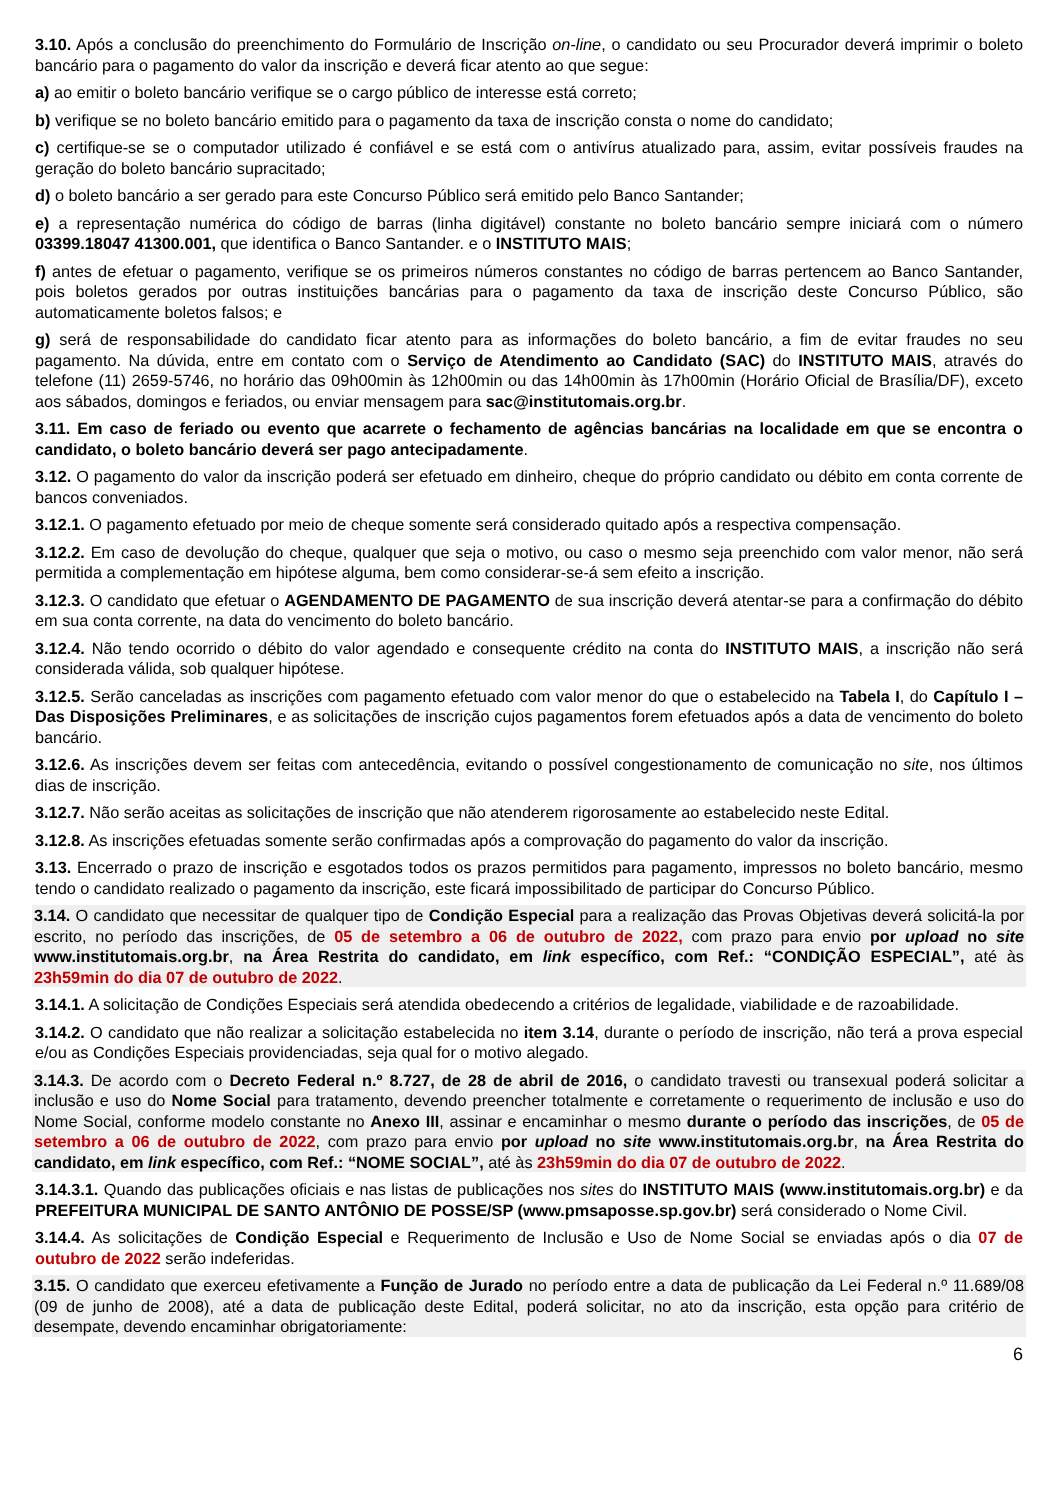3.10. Após a conclusão do preenchimento do Formulário de Inscrição on-line, o candidato ou seu Procurador deverá imprimir o boleto bancário para o pagamento do valor da inscrição e deverá ficar atento ao que segue:
a) ao emitir o boleto bancário verifique se o cargo público de interesse está correto;
b) verifique se no boleto bancário emitido para o pagamento da taxa de inscrição consta o nome do candidato;
c) certifique-se se o computador utilizado é confiável e se está com o antivírus atualizado para, assim, evitar possíveis fraudes na geração do boleto bancário supracitado;
d) o boleto bancário a ser gerado para este Concurso Público será emitido pelo Banco Santander;
e) a representação numérica do código de barras (linha digitável) constante no boleto bancário sempre iniciará com o número 03399.18047 41300.001, que identifica o Banco Santander. e o INSTITUTO MAIS;
f) antes de efetuar o pagamento, verifique se os primeiros números constantes no código de barras pertencem ao Banco Santander, pois boletos gerados por outras instituições bancárias para o pagamento da taxa de inscrição deste Concurso Público, são automaticamente boletos falsos; e
g) será de responsabilidade do candidato ficar atento para as informações do boleto bancário, a fim de evitar fraudes no seu pagamento. Na dúvida, entre em contato com o Serviço de Atendimento ao Candidato (SAC) do INSTITUTO MAIS, através do telefone (11) 2659-5746, no horário das 09h00min às 12h00min ou das 14h00min às 17h00min (Horário Oficial de Brasília/DF), exceto aos sábados, domingos e feriados, ou enviar mensagem para sac@institutomais.org.br.
3.11. Em caso de feriado ou evento que acarrete o fechamento de agências bancárias na localidade em que se encontra o candidato, o boleto bancário deverá ser pago antecipadamente.
3.12. O pagamento do valor da inscrição poderá ser efetuado em dinheiro, cheque do próprio candidato ou débito em conta corrente de bancos conveniados.
3.12.1. O pagamento efetuado por meio de cheque somente será considerado quitado após a respectiva compensação.
3.12.2. Em caso de devolução do cheque, qualquer que seja o motivo, ou caso o mesmo seja preenchido com valor menor, não será permitida a complementação em hipótese alguma, bem como considerar-se-á sem efeito a inscrição.
3.12.3. O candidato que efetuar o AGENDAMENTO DE PAGAMENTO de sua inscrição deverá atentar-se para a confirmação do débito em sua conta corrente, na data do vencimento do boleto bancário.
3.12.4. Não tendo ocorrido o débito do valor agendado e consequente crédito na conta do INSTITUTO MAIS, a inscrição não será considerada válida, sob qualquer hipótese.
3.12.5. Serão canceladas as inscrições com pagamento efetuado com valor menor do que o estabelecido na Tabela I, do Capítulo I – Das Disposições Preliminares, e as solicitações de inscrição cujos pagamentos forem efetuados após a data de vencimento do boleto bancário.
3.12.6. As inscrições devem ser feitas com antecedência, evitando o possível congestionamento de comunicação no site, nos últimos dias de inscrição.
3.12.7. Não serão aceitas as solicitações de inscrição que não atenderem rigorosamente ao estabelecido neste Edital.
3.12.8. As inscrições efetuadas somente serão confirmadas após a comprovação do pagamento do valor da inscrição.
3.13. Encerrado o prazo de inscrição e esgotados todos os prazos permitidos para pagamento, impressos no boleto bancário, mesmo tendo o candidato realizado o pagamento da inscrição, este ficará impossibilitado de participar do Concurso Público.
3.14. O candidato que necessitar de qualquer tipo de Condição Especial para a realização das Provas Objetivas deverá solicitá-la por escrito, no período das inscrições, de 05 de setembro a 06 de outubro de 2022, com prazo para envio por upload no site www.institutomais.org.br, na Área Restrita do candidato, em link específico, com Ref.: “CONDIÇÃO ESPECIAL”, até às 23h59min do dia 07 de outubro de 2022.
3.14.1. A solicitação de Condições Especiais será atendida obedecendo a critérios de legalidade, viabilidade e de razoabilidade.
3.14.2. O candidato que não realizar a solicitação estabelecida no item 3.14, durante o período de inscrição, não terá a prova especial e/ou as Condições Especiais providenciadas, seja qual for o motivo alegado.
3.14.3. De acordo com o Decreto Federal n.º 8.727, de 28 de abril de 2016, o candidato travesti ou transexual poderá solicitar a inclusão e uso do Nome Social para tratamento, devendo preencher totalmente e corretamente o requerimento de inclusão e uso do Nome Social, conforme modelo constante no Anexo III, assinar e encaminhar o mesmo durante o período das inscrições, de 05 de setembro a 06 de outubro de 2022, com prazo para envio por upload no site www.institutomais.org.br, na Área Restrita do candidato, em link específico, com Ref.: “NOME SOCIAL”, até às 23h59min do dia 07 de outubro de 2022.
3.14.3.1. Quando das publicações oficiais e nas listas de publicações nos sites do INSTITUTO MAIS (www.institutomais.org.br) e da PREFEITURA MUNICIPAL DE SANTO ANTÔNIO DE POSSE/SP (www.pmsaposse.sp.gov.br) será considerado o Nome Civil.
3.14.4. As solicitações de Condição Especial e Requerimento de Inclusão e Uso de Nome Social se enviadas após o dia 07 de outubro de 2022 serão indeferidas.
3.15. O candidato que exerceu efetivamente a Função de Jurado no período entre a data de publicação da Lei Federal n.º 11.689/08 (09 de junho de 2008), até a data de publicação deste Edital, poderá solicitar, no ato da inscrição, esta opção para critério de desempate, devendo encaminhar obrigatoriamente:
6